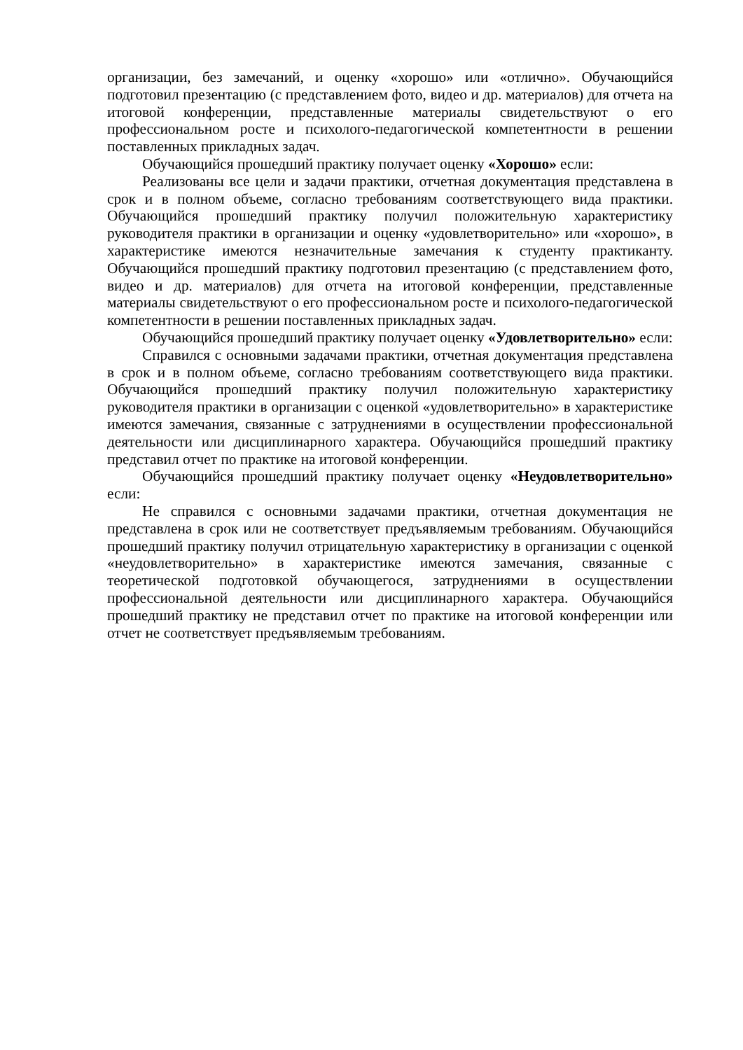организации, без замечаний, и оценку «хорошо» или «отлично». Обучающийся подготовил презентацию (с представлением фото, видео и др. материалов) для отчета на итоговой конференции, представленные материалы свидетельствуют о его профессиональном росте и психолого-педагогической компетентности в решении поставленных прикладных задач.
Обучающийся прошедший практику получает оценку «Хорошо» если:
Реализованы все цели и задачи практики, отчетная документация представлена в срок и в полном объеме, согласно требованиям соответствующего вида практики. Обучающийся прошедший практику получил положительную характеристику руководителя практики в организации и оценку «удовлетворительно» или «хорошо», в характеристике имеются незначительные замечания к студенту практиканту. Обучающийся прошедший практику подготовил презентацию (с представлением фото, видео и др. материалов) для отчета на итоговой конференции, представленные материалы свидетельствуют о его профессиональном росте и психолого-педагогической компетентности в решении поставленных прикладных задач.
Обучающийся прошедший практику получает оценку «Удовлетворительно» если:
Справился с основными задачами практики, отчетная документация представлена в срок и в полном объеме, согласно требованиям соответствующего вида практики. Обучающийся прошедший практику получил положительную характеристику руководителя практики в организации с оценкой «удовлетворительно» в характеристике имеются замечания, связанные с затруднениями в осуществлении профессиональной деятельности или дисциплинарного характера. Обучающийся прошедший практику представил отчет по практике на итоговой конференции.
Обучающийся прошедший практику получает оценку «Неудовлетворительно» если:
Не справился с основными задачами практики, отчетная документация не представлена в срок или не соответствует предъявляемым требованиям. Обучающийся прошедший практику получил отрицательную характеристику в организации с оценкой «неудовлетворительно» в характеристике имеются замечания, связанные с теоретической подготовкой обучающегося, затруднениями в осуществлении профессиональной деятельности или дисциплинарного характера. Обучающийся прошедший практику не представил отчет по практике на итоговой конференции или отчет не соответствует предъявляемым требованиям.